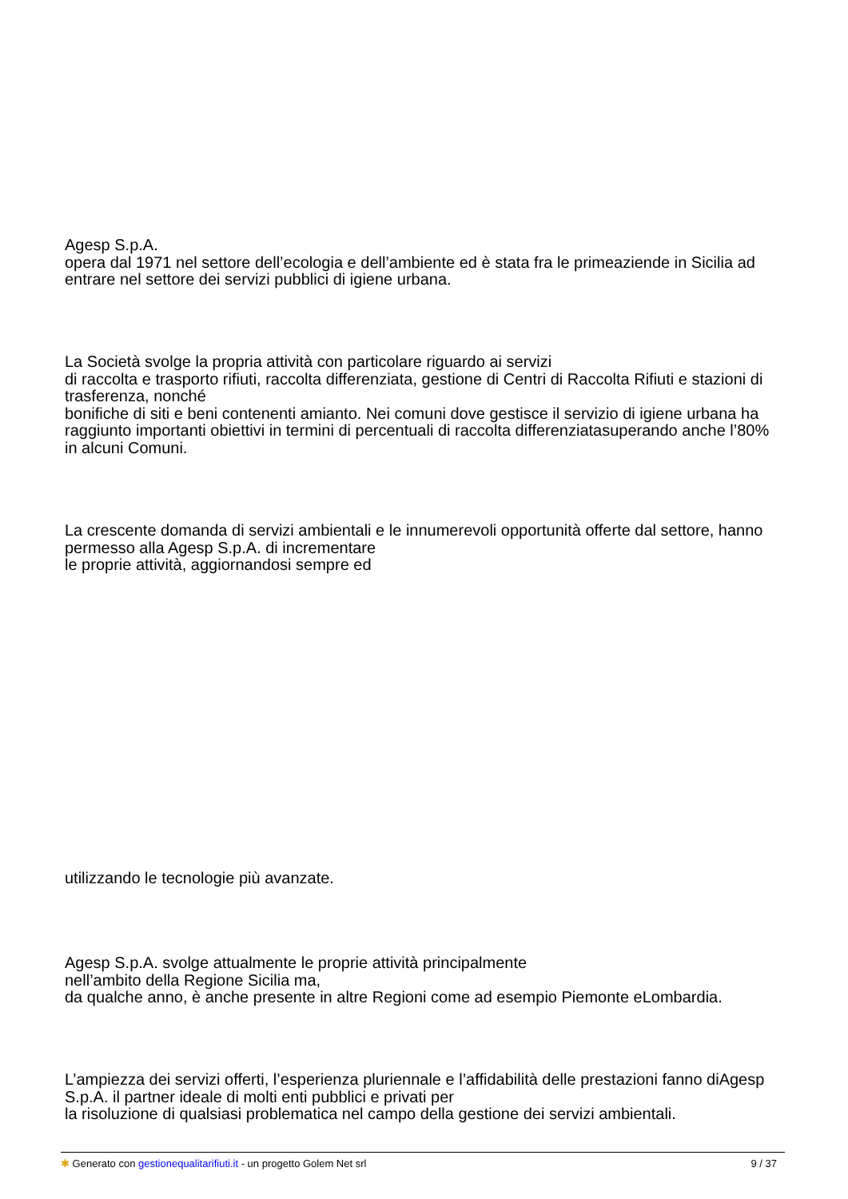Agesp S.p.A.
opera dal 1971 nel settore dell’ecologia e dell’ambiente ed è stata fra le primeaziende in Sicilia ad entrare nel settore dei servizi pubblici di igiene urbana.
La Società svolge la propria attività con particolare riguardo ai servizi
di raccolta e trasporto rifiuti, raccolta differenziata, gestione di Centri di Raccolta Rifiuti e stazioni di trasferenza, nonché
bonifiche di siti e beni contenenti amianto. Nei comuni dove gestisce il servizio di igiene urbana ha raggiunto importanti obiettivi in termini di percentuali di raccolta differenziatasuperando anche l’80% in alcuni Comuni.
La crescente domanda di servizi ambientali e le innumerevoli opportunità offerte dal settore, hanno permesso alla Agesp S.p.A. di incrementare
le proprie attività, aggiornandosi sempre ed
utilizzando le tecnologie più avanzate.
Agesp S.p.A. svolge attualmente le proprie attività principalmente
nell’ambito della Regione Sicilia ma,
da qualche anno, è anche presente in altre Regioni come ad esempio Piemonte eLombardia.
L’ampiezza dei servizi offerti, l’esperienza pluriennale e l’affidabilità delle prestazioni fanno diAgesp S.p.A. il partner ideale di molti enti pubblici e privati per
la risoluzione di qualsiasi problematica nel campo della gestione dei servizi ambientali.
✱ Generato con gestionequalitarifiuti.it - un progetto Golem Net srl 9 / 37